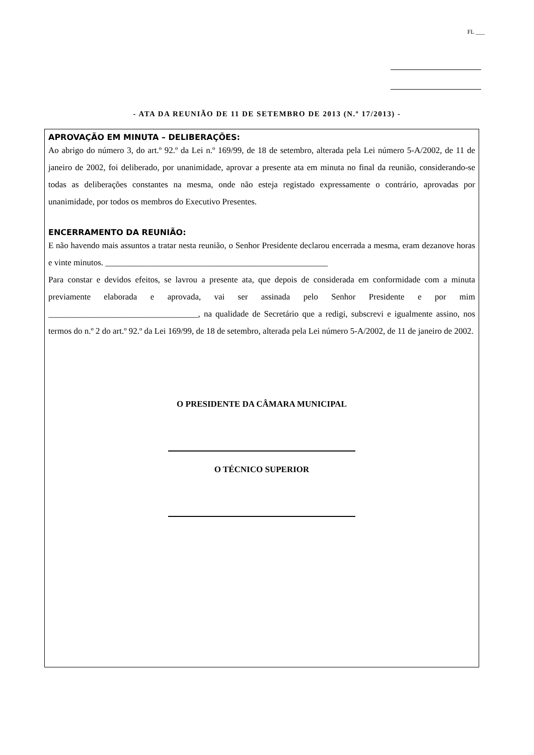FL ___
- ATA DA REUNIÃO DE 11 DE SETEMBRO DE 2013 (N.º 17/2013) -
APROVAÇÃO EM MINUTA – DELIBERAÇÕES:
Ao abrigo do número 3, do art.º 92.º da Lei n.º 169/99, de 18 de setembro, alterada pela Lei número 5-A/2002, de 11 de janeiro de 2002, foi deliberado, por unanimidade, aprovar a presente ata em minuta no final da reunião, considerando-se todas as deliberações constantes na mesma, onde não esteja registado expressamente o contrário, aprovadas por unanimidade, por todos os membros do Executivo Presentes.
ENCERRAMENTO DA REUNIÃO:
E não havendo mais assuntos a tratar nesta reunião, o Senhor Presidente declarou encerrada a mesma, eram dezanove horas e vinte minutos. ____________________________________________________
Para constar e devidos efeitos, se lavrou a presente ata, que depois de considerada em conformidade com a minuta previamente elaborada e aprovada, vai ser assinada pelo Senhor Presidente e por mim ___________________________________, na qualidade de Secretário que a redigi, subscrevi e igualmente assino, nos termos do n.º 2 do art.º 92.º da Lei 169/99, de 18 de setembro, alterada pela Lei número 5-A/2002, de 11 de janeiro de 2002.
O PRESIDENTE DA CÂMARA MUNICIPAL
O TÉCNICO SUPERIOR